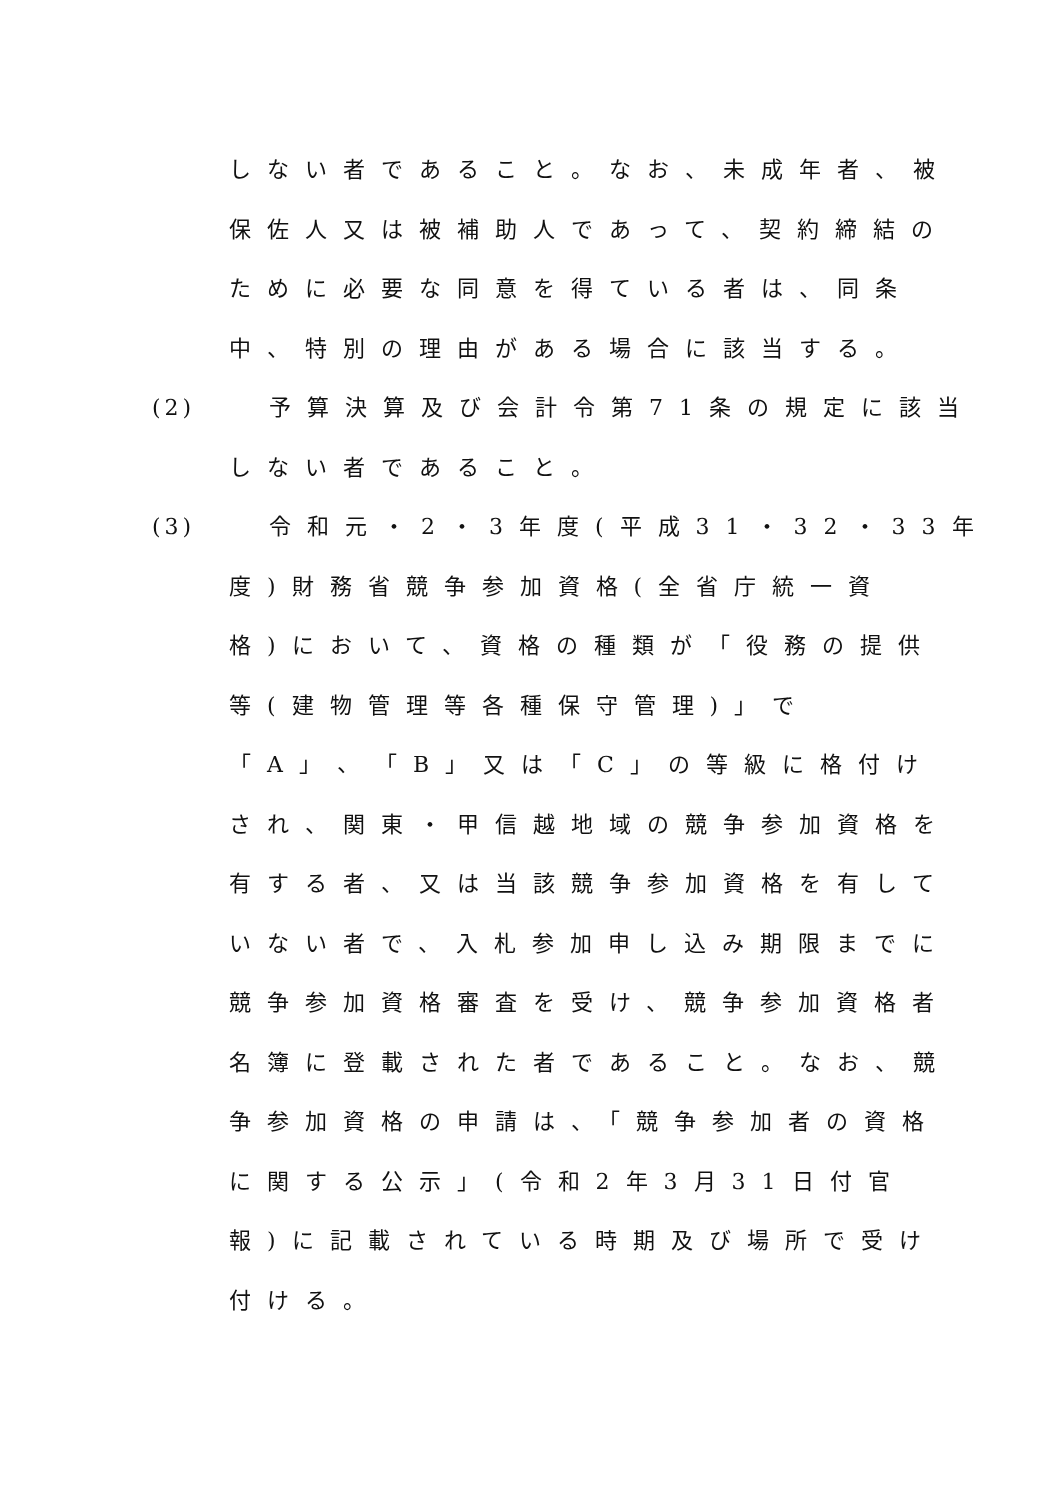しない者であること。なお、未成年者、被
保佐人又は被補助人であって、契約締結の
ために必要な同意を得ている者は、同条
中、特別の理由がある場合に該当する。
(2) 予算決算及び会計令第71条の規定に該当
しない者であること。
(3) 令和元・2・3年度(平成31・32・33年
度)財務省競争参加資格(全省庁統一資
格)において、資格の種類が「役務の提供
等(建物管理等各種保守管理)」で
「A」、「B」又は「C」の等級に格付け
され、関東・甲信越地域の競争参加資格を
有する者、又は当該競争参加資格を有して
いない者で、入札参加申し込み期限までに
競争参加資格審査を受け、競争参加資格者
名簿に登載された者であること。なお、競
争参加資格の申請は、「競争参加者の資格
に関する公示」(令和2年3月31日付官
報)に記載されている時期及び場所で受け
付ける。